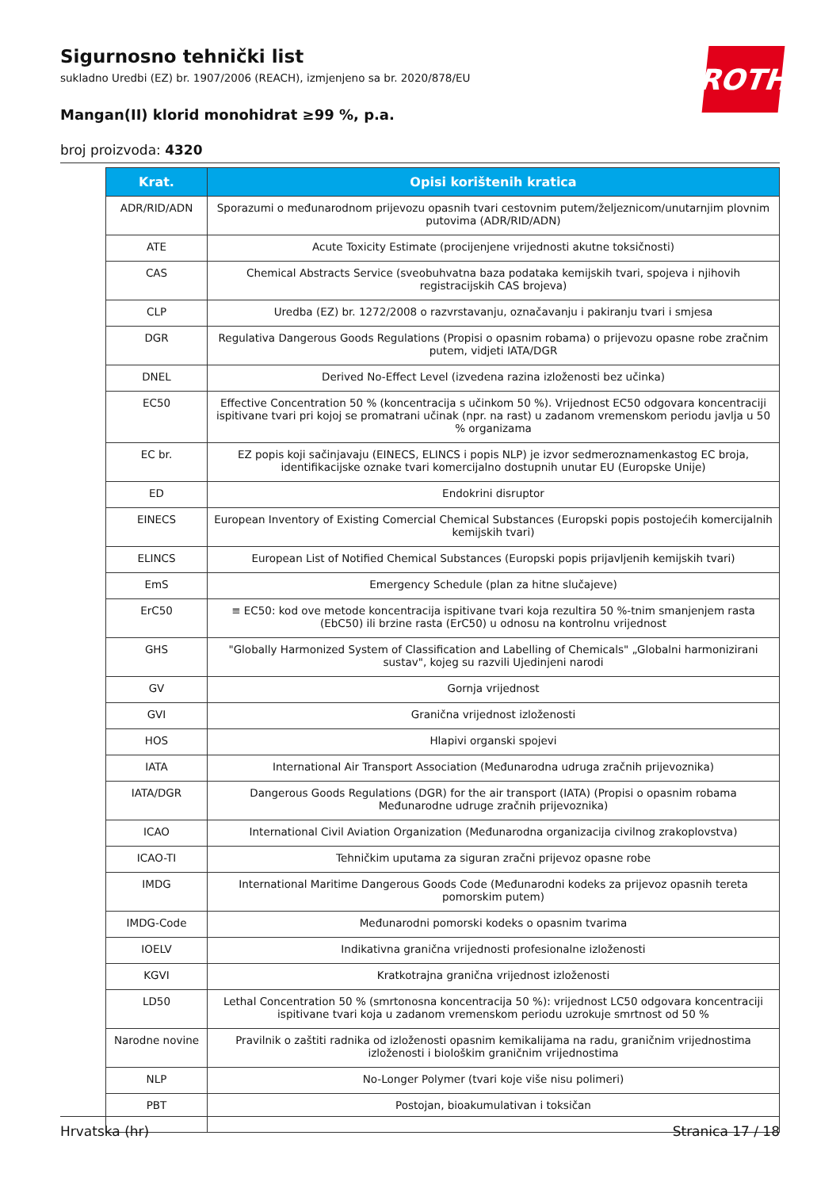ROTH
Sigurnosno tehnički list
sukladno Uredbi (EZ) br. 1907/2006 (REACH), izmjenjeno sa br. 2020/878/EU
Mangan(II) klorid monohidrat ≥99 %, p.a.
broj proizvoda: 4320
| Krat. | Opisi korištenih kratica |
| --- | --- |
| ADR/RID/ADN | Sporazumi o međunarodnom prijevozu opasnih tvari cestovnim putem/željeznicom/unutarnjim plovnim putovima (ADR/RID/ADN) |
| ATE | Acute Toxicity Estimate (procijenjene vrijednosti akutne toksičnosti) |
| CAS | Chemical Abstracts Service (sveobuhvatna baza podataka kemijskih tvari, spojeva i njihovih registracijskih CAS brojeva) |
| CLP | Uredba (EZ) br. 1272/2008 o razvrstavanju, označavanju i pakiranju tvari i smjesa |
| DGR | Regulativa Dangerous Goods Regulations (Propisi o opasnim robama) o prijevozu opasne robe zračnim putem, vidjeti IATA/DGR |
| DNEL | Derived No-Effect Level (izvedena razina izloženosti bez učinka) |
| EC50 | Effective Concentration 50 % (koncentracija s učinkom 50 %). Vrijednost EC50 odgovara koncentraciji ispitivane tvari pri kojoj se promatrani učinak (npr. na rast) u zadanom vremenskom periodu javlja u 50 % organizama |
| EC br. | EZ popis koji sačinjavaju (EINECS, ELINCS i popis NLP) je izvor sedmeroznamenkastog EC broja, identifikacijske oznake tvari komercijalno dostupnih unutar EU (Europske Unije) |
| ED | Endokrini disruptor |
| EINECS | European Inventory of Existing Comercial Chemical Substances (Europski popis postojećih komercijalnih kemijskih tvari) |
| ELINCS | European List of Notified Chemical Substances (Europski popis prijavljenih kemijskih tvari) |
| EmS | Emergency Schedule (plan za hitne slučajeve) |
| ErC50 | ≡ EC50: kod ove metode koncentracija ispitivane tvari koja rezultira 50 %-tnim smanjenjem rasta (EbC50) ili brzine rasta (ErC50) u odnosu na kontrolnu vrijednost |
| GHS | "Globally Harmonized System of Classification and Labelling of Chemicals" „Globalni harmonizirani sustav", kojeg su razvili Ujedinjeni narodi |
| GV | Gornja vrijednost |
| GVI | Granična vrijednost izloženosti |
| HOS | Hlapivi organski spojevi |
| IATA | International Air Transport Association (Međunarodna udruga zračnih prijevoznika) |
| IATA/DGR | Dangerous Goods Regulations (DGR) for the air transport (IATA) (Propisi o opasnim robama Međunarodne udruge zračnih prijevoznika) |
| ICAO | International Civil Aviation Organization (Međunarodna organizacija civilnog zrakoplovstva) |
| ICAO-TI | Tehničkim uputama za siguran zračni prijevoz opasne robe |
| IMDG | International Maritime Dangerous Goods Code (Međunarodni kodeks za prijevoz opasnih tereta pomorskim putem) |
| IMDG-Code | Međunarodni pomorski kodeks o opasnim tvarima |
| IOELV | Indikativna granična vrijednosti profesionalne izloženosti |
| KGVI | Kratkotrajna granična vrijednost izloženosti |
| LD50 | Lethal Concentration 50 % (smrtonosna koncentracija 50 %): vrijednost LC50 odgovara koncentraciji ispitivane tvari koja u zadanom vremenskom periodu uzrokuje smrtnost od 50 % |
| Narodne novine | Pravilnik o zaštiti radnika od izloženosti opasnim kemikalijama na radu, graničnim vrijednostima izloženosti i biološkim graničnim vrijednostima |
| NLP | No-Longer Polymer (tvari koje više nisu polimeri) |
| PBT | Postojan, bioakumulativan i toksičan |
Hrvatska (hr) Stranica 17 / 18